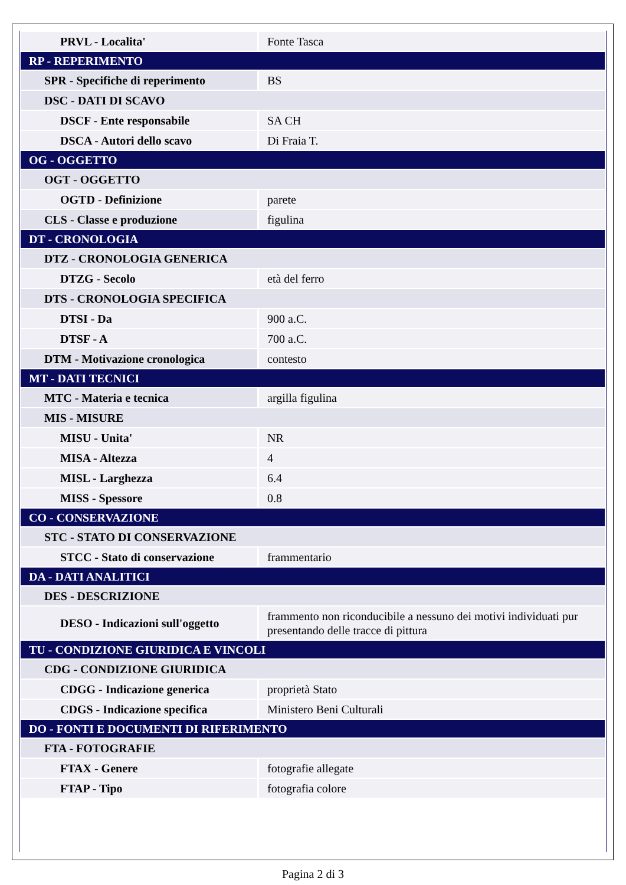| PRVL - Localita' | Fonte Tasca |
| RP - REPERIMENTO | |
| SPR - Specifiche di reperimento | BS |
| DSC - DATI DI SCAVO | |
| DSCF - Ente responsabile | SA CH |
| DSCA - Autori dello scavo | Di Fraia T. |
| OG - OGGETTO | |
| OGT - OGGETTO | |
| OGTD - Definizione | parete |
| CLS - Classe e produzione | figulina |
| DT - CRONOLOGIA | |
| DTZ - CRONOLOGIA GENERICA | |
| DTZG - Secolo | età del ferro |
| DTS - CRONOLOGIA SPECIFICA | |
| DTSI - Da | 900 a.C. |
| DTSF - A | 700 a.C. |
| DTM - Motivazione cronologica | contesto |
| MT - DATI TECNICI | |
| MTC - Materia e tecnica | argilla figulina |
| MIS - MISURE | |
| MISU - Unita' | NR |
| MISA - Altezza | 4 |
| MISL - Larghezza | 6.4 |
| MISS - Spessore | 0.8 |
| CO - CONSERVAZIONE | |
| STC - STATO DI CONSERVAZIONE | |
| STCC - Stato di conservazione | frammentario |
| DA - DATI ANALITICI | |
| DES - DESCRIZIONE | |
| DESO - Indicazioni sull'oggetto | frammento non riconducibile a nessuno dei motivi individuati pur presentando delle tracce di pittura |
| TU - CONDIZIONE GIURIDICA E VINCOLI | |
| CDG - CONDIZIONE GIURIDICA | |
| CDGG - Indicazione generica | proprietà Stato |
| CDGS - Indicazione specifica | Ministero Beni Culturali |
| DO - FONTI E DOCUMENTI DI RIFERIMENTO | |
| FTA - FOTOGRAFIE | |
| FTAX - Genere | fotografie allegate |
| FTAP - Tipo | fotografia colore |
Pagina 2 di 3